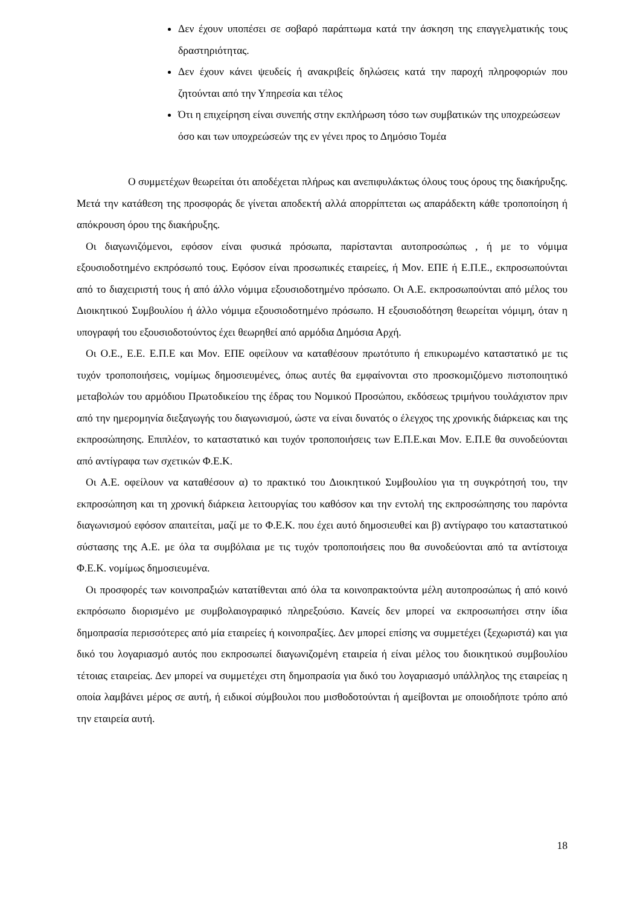Δεν έχουν υποπέσει σε σοβαρό παράπτωμα κατά την άσκηση της επαγγελματικής τους δραστηριότητας.
Δεν έχουν κάνει ψευδείς ή ανακριβείς δηλώσεις κατά την παροχή πληροφοριών που ζητούνται από την Υπηρεσία και τέλος
Ότι η επιχείρηση είναι συνεπής στην εκπλήρωση τόσο των συμβατικών της υποχρεώσεων όσο και των υποχρεώσεών της εν γένει προς το Δημόσιο Τομέα
Ο συμμετέχων θεωρείται ότι αποδέχεται πλήρως και ανεπιφυλάκτως όλους τους όρους της διακήρυξης. Μετά την κατάθεση της προσφοράς δε γίνεται αποδεκτή αλλά απορρίπτεται ως απαράδεκτη κάθε τροποποίηση ή απόκρουση όρου της διακήρυξης.
Οι διαγωνιζόμενοι, εφόσον είναι φυσικά πρόσωπα, παρίστανται αυτοπροσώπως , ή με το νόμιμα εξουσιοδοτημένο εκπρόσωπό τους. Εφόσον είναι προσωπικές εταιρείες, ή Μον. ΕΠΕ ή Ε.Π.Ε., εκπροσωπούνται από το διαχειριστή τους ή από άλλο νόμιμα εξουσιοδοτημένο πρόσωπο. Οι Α.Ε. εκπροσωπούνται από μέλος του Διοικητικού Συμβουλίου ή άλλο νόμιμα εξουσιοδοτημένο πρόσωπο. Η εξουσιοδότηση θεωρείται νόμιμη, όταν η υπογραφή του εξουσιοδοτούντος έχει θεωρηθεί από αρμόδια Δημόσια Αρχή.
Οι Ο.Ε., Ε.Ε. Ε.Π.Ε και Μον. ΕΠΕ οφείλουν να καταθέσουν πρωτότυπο ή επικυρωμένο καταστατικό με τις τυχόν τροποποιήσεις, νομίμως δημοσιευμένες, όπως αυτές θα εμφαίνονται στο προσκομιζόμενο πιστοποιητικό μεταβολών του αρμόδιου Πρωτοδικείου της έδρας του Νομικού Προσώπου, εκδόσεως τριμήνου τουλάχιστον πριν από την ημερομηνία διεξαγωγής του διαγωνισμού, ώστε να είναι δυνατός ο έλεγχος της χρονικής διάρκειας και της εκπροσώπησης. Επιπλέον, το καταστατικό και τυχόν τροποποιήσεις των Ε.Π.Ε.και Μον. Ε.Π.Ε θα συνοδεύονται από αντίγραφα των σχετικών Φ.Ε.Κ.
Οι Α.Ε. οφείλουν να καταθέσουν α) το πρακτικό του Διοικητικού Συμβουλίου για τη συγκρότησή του, την εκπροσώπηση και τη χρονική διάρκεια λειτουργίας του καθόσον και την εντολή της εκπροσώπησης του παρόντα διαγωνισμού εφόσον απαιτείται, μαζί με το Φ.Ε.Κ. που έχει αυτό δημοσιευθεί και β) αντίγραφο του καταστατικού σύστασης της Α.Ε. με όλα τα συμβόλαια με τις τυχόν τροποποιήσεις που θα συνοδεύονται από τα αντίστοιχα Φ.Ε.Κ. νομίμως δημοσιευμένα.
Οι προσφορές των κοινοπραξιών κατατίθενται από όλα τα κοινοπρακτούντα μέλη αυτοπροσώπως ή από κοινό εκπρόσωπο διορισμένο με συμβολαιογραφικό πληρεξούσιο. Κανείς δεν μπορεί να εκπροσωπήσει στην ίδια δημοπρασία περισσότερες από μία εταιρείες ή κοινοπραξίες. Δεν μπορεί επίσης να συμμετέχει (ξεχωριστά) και για δικό του λογαριασμό αυτός που εκπροσωπεί διαγωνιζομένη εταιρεία ή είναι μέλος του διοικητικού συμβουλίου τέτοιας εταιρείας. Δεν μπορεί να συμμετέχει στη δημοπρασία για δικό του λογαριασμό υπάλληλος της εταιρείας η οποία λαμβάνει μέρος σε αυτή, ή ειδικοί σύμβουλοι που μισθοδοτούνται ή αμείβονται με οποιοδήποτε τρόπο από την εταιρεία αυτή.
18